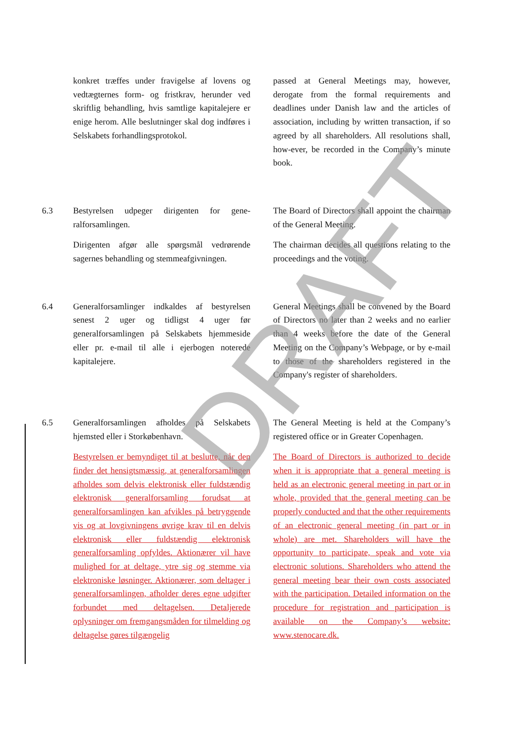konkret træffes under fravigelse af lovens og vedtægternes form- og fristkrav, herunder ved skriftlig behandling, hvis samtlige kapitalejere er enige herom. Alle beslutninger skal dog indføres i Selskabets forhandlingsprotokol.
passed at General Meetings may, however, derogate from the formal requirements and deadlines under Danish law and the articles of association, including by written transaction, if so agreed by all shareholders. All resolutions shall, how-ever, be recorded in the Company’s minute book.
6.3 Bestyrelsen udpeger dirigenten for gene-ralforsamlingen.
Dirigenten afgør alle spørgsmål vedrørende sagernes behandling og stemmeafgivningen.
The Board of Directors shall appoint the chairman of the General Meeting.
The chairman decides all questions relating to the proceedings and the voting.
6.4 Generalforsamlinger indkaldes af bestyrelsen senest 2 uger og tidligst 4 uger før generalforsamlingen på Selskabets hjemmeside eller pr. e-mail til alle i ejerbogen noterede kapitalejere.
General Meetings shall be convened by the Board of Directors no later than 2 weeks and no earlier than 4 weeks before the date of the General Meeting on the Company’s Webpage, or by e-mail to those of the shareholders registered in the Company's register of shareholders.
6.5 Generalforsamlingen afholdes på Selskabets hjemsted eller i Storkøbenhavn.
Bestyrelsen er bemyndiget til at beslutte, når den finder det hensigtsmæssig, at generalforsamlingen afholdes som delvis elektronisk eller fuldstændig elektronisk generalforsamling forudsat at generalforsamlingen kan afvikles på betryggende vis og at lovgivningens øvrige krav til en delvis elektronisk eller fuldstændig elektronisk generalforsamling opfyldes. Aktionærer vil have mulighed for at deltage, ytre sig og stemme via elektroniske løsninger. Aktionærer, som deltager i generalforsamlingen, afholder deres egne udgifter forbundet med deltagelsen. Detaljerede oplysninger om fremgangsmåden for tilmelding og deltagelse gøres tilgængelig
The General Meeting is held at the Company’s registered office or in Greater Copenhagen.
The Board of Directors is authorized to decide when it is appropriate that a general meeting is held as an electronic general meeting in part or in whole, provided that the general meeting can be properly conducted and that the other requirements of an electronic general meeting (in part or in whole) are met. Shareholders will have the opportunity to participate, speak and vote via electronic solutions. Shareholders who attend the general meeting bear their own costs associated with the participation. Detailed information on the procedure for registration and participation is available on the Company’s website: www.stenocare.dk.
DRAFT